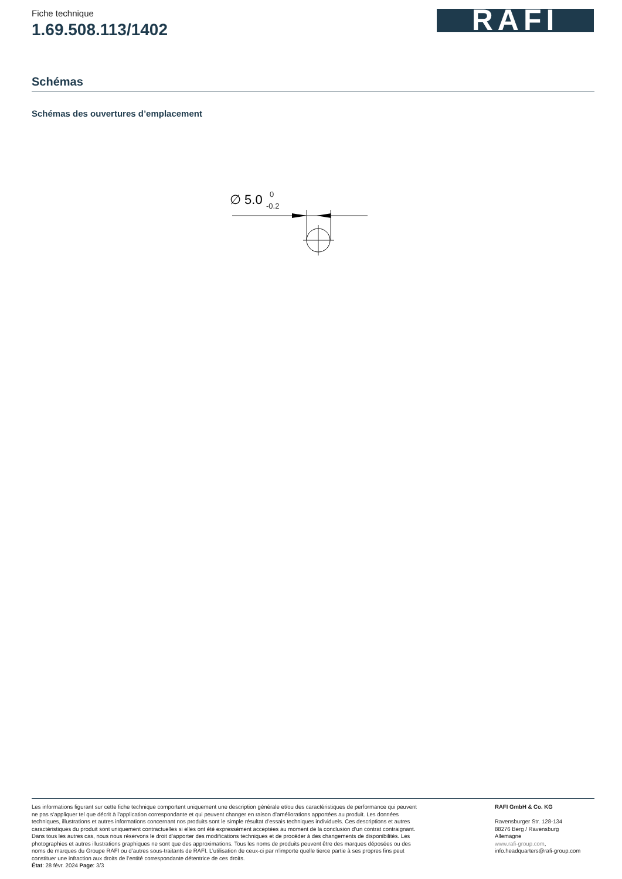Fiche technique
1.69.508.113/1402
RAFI
Schémas
Schémas des ouvertures d’emplacement
∅ 5.0
0
-0.2
Les informations figurant sur cette fiche technique comportent uniquement une description générale et/ou des caractéristiques de performance qui peuvent ne pas s’appliquer tel que décrit à l’application correspondante et qui peuvent changer en raison d’améliorations apportées au produit. Les données techniques, illustrations et autres informations concernant nos produits sont le simple résultat d’essais techniques individuels. Ces descriptions et autres caractéristiques du produit sont uniquement contractuelles si elles ont été expressément acceptées au moment de la conclusion d’un contrat contraignant. Dans tous les autres cas, nous nous réservons le droit d’apporter des modifications techniques et de procéder à des changements de disponibilités. Les photographies et autres illustrations graphiques ne sont que des approximations. Tous les noms de produits peuvent être des marques déposées ou des noms de marques du Groupe RAFI ou d’autres sous-traitants de RAFI. L’utilisation de ceux-ci par n’importe quelle tierce partie à ses propres fins peut constituer une infraction aux droits de l’entité correspondante détentrice de ces droits.
État: 28 févr. 2024 Page: 3/3
RAFI GmbH & Co. KG
Ravensburger Str. 128-134
88276 Berg / Ravensburg
Allemagne
www.rafi-group.com,
info.headquarters@rafi-group.com